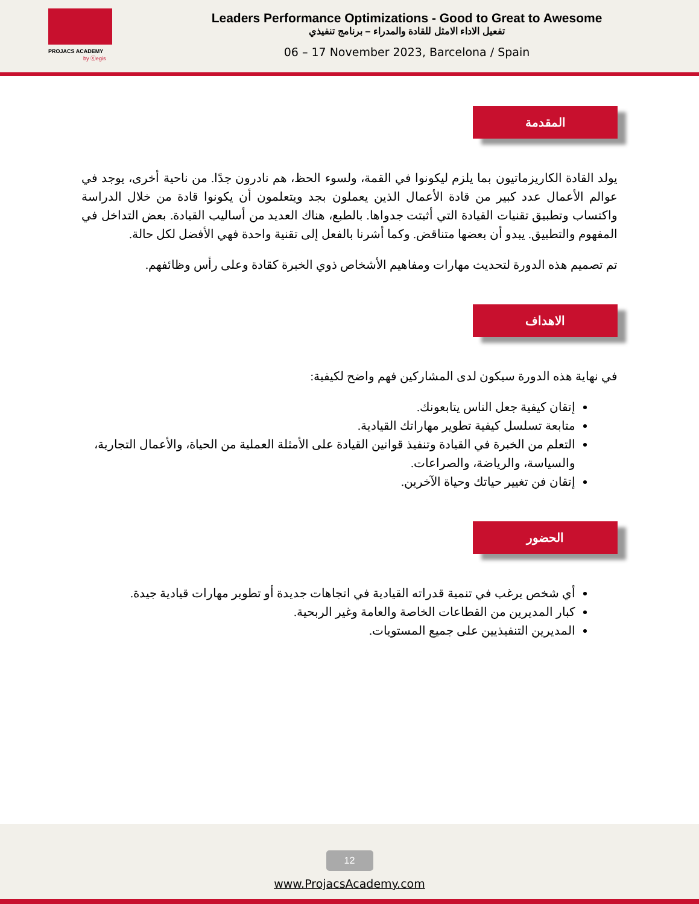PROJACS ACADEMY
by ⓔegis
Leaders Performance Optimizations - Good to Great to Awesome
تفعيل الاداء الامثل للقادة والمدراء – برنامج تنفيذي
06 – 17 November 2023, Barcelona / Spain
المقدمة
يولد القادة الكاريزماتيون بما يلزم ليكونوا في القمة، ولسوء الحظ، هم نادرون جدًا. من ناحية أخرى، يوجد في عوالم الأعمال عدد كبير من قادة الأعمال الذين يعملون بجد ويتعلمون أن يكونوا قادة من خلال الدراسة واكتساب وتطبيق تقنيات القيادة التي أثبتت جدواها. بالطبع، هناك العديد من أساليب القيادة. بعض التداخل في المفهوم والتطبيق. يبدو أن بعضها متناقض. وكما أشرنا بالفعل إلى تقنية واحدة فهي الأفضل لكل حالة.
تم تصميم هذه الدورة لتحديث مهارات ومفاهيم الأشخاص ذوي الخبرة كقادة وعلى رأس وظائفهم.
الاهداف
في نهاية هذه الدورة سيكون لدى المشاركين فهم واضح لكيفية:
إتقان كيفية جعل الناس يتابعونك.
متابعة تسلسل كيفية تطوير مهاراتك القيادية.
التعلم من الخبرة في القيادة وتنفيذ قوانين القيادة على الأمثلة العملية من الحياة، والأعمال التجارية، والسياسة، والرياضة، والصراعات.
إتقان فن تغيير حياتك وحياة الآخرين.
الحضور
أي شخص يرغب في تنمية قدراته القيادية في اتجاهات جديدة أو تطوير مهارات قيادية جيدة.
كبار المديرين من القطاعات الخاصة والعامة وغير الربحية.
المديرين التنفيذيين على جميع المستويات.
12
www.ProjacsAcademy.com